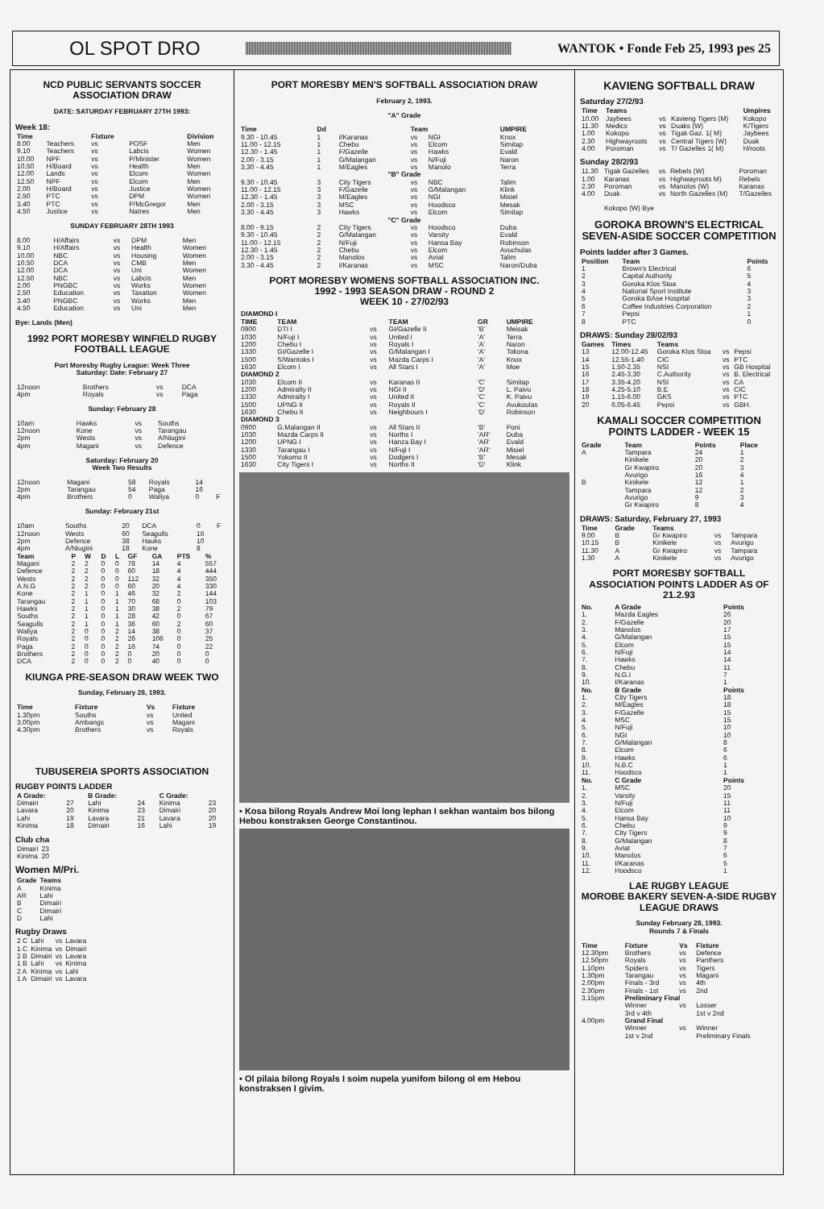OL SPOT DRO
WANTOK • Fonde Feb 25, 1993 pes 25
NCD PUBLIC SERVANTS SOCCER ASSOCIATION DRAW
DATE: SATURDAY FEBRUARY 27TH 1993:
Week 18:
| Time | | Fixture | | Division |
| --- | --- | --- | --- | --- |
| 8.00 | Teachers | vs | POSF | Men |
| 9.10 | Teachers | vs | Labcis | Women |
| 10.00 | NPF | vs | P/Minister | Women |
| 10.50 | H/Board | vs | Health | Men |
| 12.00 | Lands | vs | Elcom | Women |
| 12.50 | NPF | vs | Elcom | Men |
| 2.00 | H/Board | vs | Justice | Women |
| 2.50 | PTC | vs | DPM | Women |
| 3.40 | PTC | vs | P/McGregor | Men |
| 4.50 | Justice | vs | Natres | Men |
SUNDAY FEBRUARY 28TH 1993
| 8.00 | H/Affairs | vs | DPM | Men |
| 9.10 | H/Affairs | vs | Health | Women |
| 10.00 | NBC | vs | Housing | Women |
| 10.50 | DCA | vs | CMB | Men |
| 12.00 | DCA | vs | Uni | Women |
| 12.50 | NBC | vs | Labcis | Men |
| 2.00 | PNGBC | vs | Works | Women |
| 2.50 | Education | vs | Taxation | Women |
| 3.40 | PNGBC | vs | Works | Men |
| 4.50 | Education | vs | Uni | Men |
Bye: Lands (Men)
1992 PORT MORESBY WINFIELD RUGBY FOOTBALL LEAGUE
Port Moresby Rugby League: Week Three
Saturday: Date: February 27
| 12noon | Brothers | vs | DCA |
| 4pm | Royals | vs | Paga |
Sunday: February 28
| 10am | Hawks | vs | Souths |
| 12noon | Kone | vs | Tarangau |
| 2pm | Wests | vs | A/Niugini |
| 4pm | Magani | vs | Defence |
Saturday: February 20
Week Two Results
| 12noon | Magani | 58 | Royals | 14 | |
| 2pm | Tarangau | 54 | Paga | 16 | |
| 4pm | Brothers | 0 | Waliya | 0 | F |
Sunday: February 21st
| 10am | Souths | 20 | DCA | 0 | F |
| 12noon | Wests | 60 | Seagulls | 16 | |
| 2pm | Defence | 38 | Hauks | 10 | |
| 4pm | A/Niugini | 18 | Kone | 8 | |
| Team | P | W | D | L | GF | GA | PTS | % |
| --- | --- | --- | --- | --- | --- | --- | --- | --- |
| Magani | 2 | 2 | 0 | 0 | 78 | 14 | 4 | 557 |
| Defence | 2 | 2 | 0 | 0 | 60 | 18 | 4 | 444 |
| Wests | 2 | 2 | 0 | 0 | 112 | 32 | 4 | 350 |
| A.N.G | 2 | 2 | 0 | 0 | 60 | 20 | 4 | 330 |
| Kone | 2 | 1 | 0 | 1 | 46 | 32 | 2 | 144 |
| Tarangau | 2 | 1 | 0 | 1 | 70 | 68 | 0 | 103 |
| Hawks | 2 | 1 | 0 | 1 | 30 | 38 | 2 | 79 |
| Souths | 2 | 1 | 0 | 1 | 28 | 42 | 0 | 67 |
| Seagulls | 2 | 1 | 0 | 1 | 36 | 60 | 2 | 60 |
| Waliya | 2 | 0 | 0 | 2 | 14 | 38 | 0 | 37 |
| Royals | 2 | 0 | 0 | 2 | 26 | 106 | 0 | 25 |
| Paga | 2 | 0 | 0 | 2 | 16 | 74 | 0 | 22 |
| Brothers | 2 | 0 | 0 | 2 | 0 | 20 | 0 | 0 |
| DCA | 2 | 0 | 0 | 2 | 0 | 40 | 0 | 0 |
KIUNGA PRE-SEASON DRAW WEEK TWO
Sunday, February 28, 1993.
| Time | Fixture | Vs | Fixture |
| --- | --- | --- | --- |
| 1.30pm | Souths | vs | United |
| 3.00pm | Ambangs | vs | Magani |
| 4.30pm | Brothers | vs | Royals |
TUBUSEREIA SPORTS ASSOCIATION
RUGBY POINTS LADDER
| A Grade: | | B Grade: | | C Grade: | |
| --- | --- | --- | --- | --- | --- |
| Dimairi | 27 | Lahi | 24 | Kinima | 23 |
| Lavara | 20 | Kinima | 23 | Dimairi | 20 |
| Lahi | 19 | Lavara | 21 | Lavara | 20 |
| Kinima | 18 | Dimairi | 16 | Lahi | 19 |
Club cha
| Dimairi | 23 |
| Kinima | 20 |
Women M/Pri.
| Grade | Teams |
| --- | --- |
| A | Kinima |
| AR | Lahi |
| B | Dimairi |
| C | Dimairi |
| D | Lahi |
Rugby Draws
| 2 C | Lahi | vs | Lavara |
| 1 C | Kinima | vs | Dimairi |
| 2 B | Dimairi | vs | Lavara |
| 1 B | Lahi | vs | Kinima |
| 2 A | Kinima | vs | Lahi |
| 1 A | Dimairi | vs | Lavara |
PORT MORESBY MEN'S SOFTBALL ASSOCIATION DRAW
February 2, 1993.
"A" Grade
| Time | Dd | | Team | | UMPIRE |
| --- | --- | --- | --- | --- | --- |
| 9.30 - 10.45 | 1 | I/Karanas | vs | NGI | Knox |
| 11.00 - 12.15 | 1 | Chebu | vs | Elcom | Simitap |
| 12.30 - 1.45 | 1 | F/Gazelle | vs | Hawks | Evald |
| 2.00 - 3.15 | 1 | G/Malangan | vs | N/Fuji | Naron |
| 3.30 - 4.45 | 1 | M/Eagles | vs | Manolo | Terra |
| "B" Grade | | | | | |
| 9.30 - 10.45 | 3 | City Tigers | vs | NBC | Talim |
| 11.00 - 12.15 | 3 | F/Gazelle | vs | G/Malangan | Klink |
| 12.30 - 1.45 | 3 | M/Eagles | vs | NGI | Misiel |
| 2.00 - 3.15 | 3 | MSC | vs | Hoodsco | Mesak |
| 3.30 - 4.45 | 3 | Hawks | vs | Elcom | Simitap |
| "C" Grade | | | | | |
| 8.00 - 9.15 | 2 | City Tigers | vs | Hoodsco | Duba |
| 9.30 - 10.45 | 2 | G/Malangan | vs | Varsity | Evald |
| 11.00 - 12.15 | 2 | N/Fuji | vs | Hansa Bay | Robinson |
| 12.30 - 1.45 | 2 | Chebu | vs | Elcom | Avuchulas |
| 2.00 - 3.15 | 2 | Manolos | vs | Aviat | Talim |
| 3.30 - 4.45 | 2 | I/Karanas | vs | MSC | Naron/Duba |
PORT MORESBY WOMENS SOFTBALL ASSOCIATION INC.
1992 - 1993 SEASON DRAW - ROUND 2
WEEK 10 - 27/02/93
| DIAMOND I | | | | | |
| TIME | TEAM | | TEAM | GR | UMPIRE |
| 0900 | DTI I | vs | GI/Gazelle II | 'B' | Meisak |
| 1030 | N/Fuji I | vs | United I | 'A' | Terra |
| 1200 | Chebu I | vs | Royals I | 'A' | Naron |
| 1330 | GI/Gazelle I | vs | G/Malangan I | 'A' | Tokona |
| 1500 | S/Wantoks I | vs | Mazda Carps I | 'A' | Knox |
| 1630 | Elcom I | vs | All Stars I | 'A' | Moe |
| DIAMOND 2 | | | | | |
| 1030 | Elcom II | vs | Karanas II | 'C' | Simitap |
| 1200 | Admiralty II | vs | NGI II | 'D' | L. Paivu |
| 1330 | Admiralty I | vs | United II | 'C' | K. Paivu |
| 1500 | UPNG II | vs | Royals II | 'C' | Avukoulas |
| 1630 | Chebu II | vs | Neighbours I | 'D' | Robinson |
| DIAMOND 3 | | | | | |
| 0900 | G.Malangan II | vs | All Stars II | 'B' | Poni |
| 1030 | Mazda Carps II | vs | Norths I | 'AR' | Duba |
| 1200 | UPNG I | vs | Hanza Bay I | 'AR' | Evald |
| 1330 | Tarangau I | vs | N/Fuji I | 'AR' | Misiel |
| 1500 | Yokomo II | vs | Dodgers I | 'B' | Mesak |
| 1630 | City Tigers I | vs | Norths II | 'D' | Klink |
• Kosa bilong Royals Andrew Moi long lephan I sekhan wantaim bos bilong Hebou konstraksen George Constantinou.
• Ol pilaia bilong Royals I soim nupela yunifom bilong ol em Hebou konstraksen I givim.
KAVIENG SOFTBALL DRAW
Saturday 27/2/93
| Time | Teams | | | Umpires |
| --- | --- | --- | --- | --- |
| 10.00 | Jaybees | vs | Kavieng Tigers (M) | Kokopo |
| 11.30 | Medics | vs | Duaks (W) | K/Tigers |
| 1.00 | Kokopo | vs | Tigak Gaz. 1( M) | Jaybees |
| 2.30 | Highwayroots | vs | Central Tigers (W) | Duak |
| 4.00 | Poroman | vs | T/ Gazelles 1( M) | H/roots |
Sunday 28/2/93
| 11.30 | Tigak Gazelles | vs | Rebels (W) | Poroman |
| 1.00 | Karanas | vs | Highwayroots M) | Rebels |
| 2.30 | Poroman | vs | Manolos (W) | Karanas |
| 4.00 | Duak | vs | North Gazelles (M) | T/Gazelles |
Kokopo (W) Bye
GOROKA BROWN'S ELECTRICAL SEVEN-ASIDE SOCCER COMPETITION
Points ladder after 3 Games.
| Position | Team | Points |
| --- | --- | --- |
| 1 | Brown's Electrical | 6 |
| 2 | Capital Authority | 5 |
| 3 | Goroka Klos Stoa | 4 |
| 4 | National Sport Institute | 3 |
| 5 | Goroka BAse Hospital | 3 |
| 6 | Coffee Industries Corporation | 2 |
| 7 | Pepsi | 1 |
| 8 | PTC | 0 |
DRAWS: Sunday 28/02/93
| Games | Times | Teams | | |
| --- | --- | --- | --- | --- |
| 13 | 12.00-12.45 | Goroka Klos Stoa | vs | Pepsi |
| 14 | 12.55-1.40 | CIC | vs | PTC |
| 15 | 1.50-2.35 | NSI | vs | GB Hospital |
| 16 | 2.45-3.30 | C.Authority | vs | B. Electrical |
| 17 | 3.35-4.20 | NSI | vs | CA |
| 18 | 4.25-5.10 | B.E | vs | CIC |
| 19 | 1.15-6.00 | GKS | vs | PTC |
| 20 | 6.05-6.45 | Pepsi | vs | GBH. |
KAMALI SOCCER COMPETITION POINTS LADDER - WEEK 15
| Grade | Team | Points | Place |
| --- | --- | --- | --- |
| A | Tampara | 24 | 1 |
| | Kinikele | 20 | 2 |
| | Gr Kwapiro | 20 | 3 |
| | Avurigo | 16 | 4 |
| B | Kinikele | 12 | 1 |
| | Tampara | 12 | 2 |
| | Avurigo | 9 | 3 |
| | Gr Kwapiro | 8 | 4 |
DRAWS: Saturday, February 27, 1993
| Time | Grade | Teams | | |
| --- | --- | --- | --- | --- |
| 9.00 | B | Gr Kwapiro | vs | Tampara |
| 10.15 | B | Kinikele | vs | Avurigo |
| 11.30 | A | Gr Kwapiro | vs | Tampara |
| 1.30 | A | Kinikele | vs | Avurigo |
PORT MORESBY SOFTBALL ASSOCIATION POINTS LADDER AS OF 21.2.93
| No. | A Grade | Points |
| --- | --- | --- |
| 1. | Mazda Eagles | 26 |
| 2. | F/Gazelle | 20 |
| 3. | Manolos | 17 |
| 4. | G/Malangan | 15 |
| 5. | Elcom | 15 |
| 6. | N/Fuji | 14 |
| 7. | Hawks | 14 |
| 8. | Chebu | 11 |
| 9. | N.G.I | 7 |
| 10. | I/Karanas | 1 |
| No. | B Grade | Points |
| 1. | City Tigers | 18 |
| 2. | M/Eagles | 18 |
| 3. | F/Gazelle | 15 |
| 4. | MSC | 15 |
| 5. | N/Fuji | 10 |
| 6. | NGI | 10 |
| 7. | G/Malangan | 8 |
| 8. | Elcom | 6 |
| 9. | Hawks | 6 |
| 10. | N.B.C | 1 |
| 11. | Hoodsco | 1 |
| No. | C Grade | Points |
| 1. | MSC | 20 |
| 2. | Varsity | 15 |
| 3. | N/Fuji | 11 |
| 4. | Elcom | 11 |
| 5. | Hansa Bay | 10 |
| 6. | Chebu | 9 |
| 7. | City Tigers | 9 |
| 8. | G/Malangan | 8 |
| 9. | Aviat | 7 |
| 10. | Manolos | 6 |
| 11. | I/Karanas | 5 |
| 12. | Hoodsco | 1 |
LAE RUGBY LEAGUE
MOROBE BAKERY SEVEN-A-SIDE RUGBY LEAGUE DRAWS
Sunday February 28, 1993.
Rounds 7 & Finals
| Time | Fixture | Vs | Fixture |
| --- | --- | --- | --- |
| 12.30pm | Brothers | vs | Defence |
| 12.50pm | Royals | vs | Panthers |
| 1.10pm | Spiders | vs | Tigers |
| 1.30pm | Tarangau | vs | Magani |
| 2.00pm | Finals - 3rd | vs | 4th |
| 2.30pm | Finals - 1st | vs | 2nd |
| 3.15pm | Preliminary Final | | |
| | Winner 3rd v 4th | vs | Losser 1st v 2nd |
| 4.00pm | Grand Final | | |
| | Winner 1st v 2nd | vs | Winner Preliminary Finals |